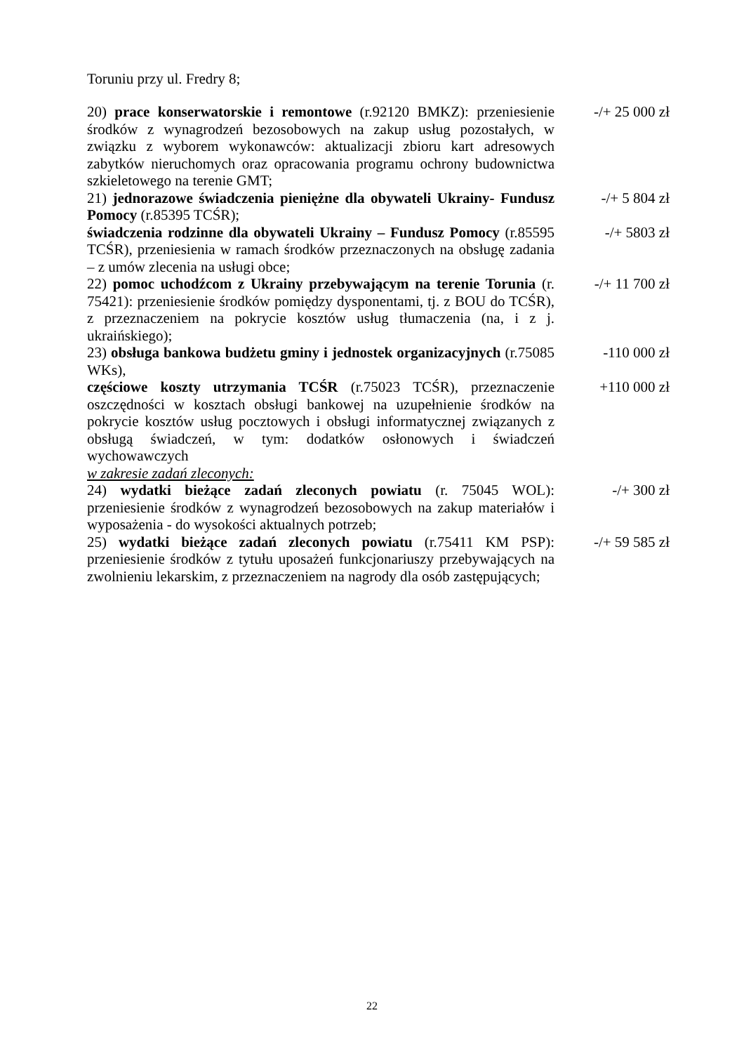Toruniu przy ul. Fredry 8;
20) prace konserwatorskie i remontowe (r.92120 BMKZ): przeniesienie środków z wynagrodzeń bezosobowych na zakup usług pozostałych, w związku z wyborem wykonawców: aktualizacji zbioru kart adresowych zabytków nieruchomych oraz opracowania programu ochrony budownictwa szkieletowego na terenie GMT;
-/+ 25 000 zł
21) jednorazowe świadczenia pieniężne dla obywateli Ukrainy- Fundusz Pomocy (r.85395 TCŚR);
-/+ 5 804 zł
świadczenia rodzinne dla obywateli Ukrainy – Fundusz Pomocy (r.85595 TCŚR), przeniesienia w ramach środków przeznaczonych na obsługę zadania – z umów zlecenia na usługi obce;
-/+ 5803 zł
22) pomoc uchodźcom z Ukrainy przebywającym na terenie Torunia (r. 75421): przeniesienie środków pomiędzy dysponentami, tj. z BOU do TCŚR), z przeznaczeniem na pokrycie kosztów usług tłumaczenia (na, i z j. ukraińskiego);
-/+ 11 700 zł
23) obsługa bankowa budżetu gminy i jednostek organizacyjnych (r.75085 WKs),
-110 000 zł
częściowe koszty utrzymania TCŚR (r.75023 TCŚR), przeznaczenie oszczędności w kosztach obsługi bankowej na uzupełnienie środków na pokrycie kosztów usług pocztowych i obsługi informatycznej związanych z obsługą świadczeń, w tym: dodatków osłonowych i świadczeń wychowawczych
+110 000 zł
w zakresie zadań zleconych:
24) wydatki bieżące zadań zleconych powiatu (r. 75045 WOL): przeniesienie środków z wynagrodzeń bezosobowych na zakup materiałów i wyposażenia - do wysokości aktualnych potrzeb;
-/+ 300 zł
25) wydatki bieżące zadań zleconych powiatu (r.75411 KM PSP): przeniesienie środków z tytułu uposażeń funkcjonariuszy przebywających na zwolnieniu lekarskim, z przeznaczeniem na nagrody dla osób zastępujących;
-/+ 59 585 zł
22